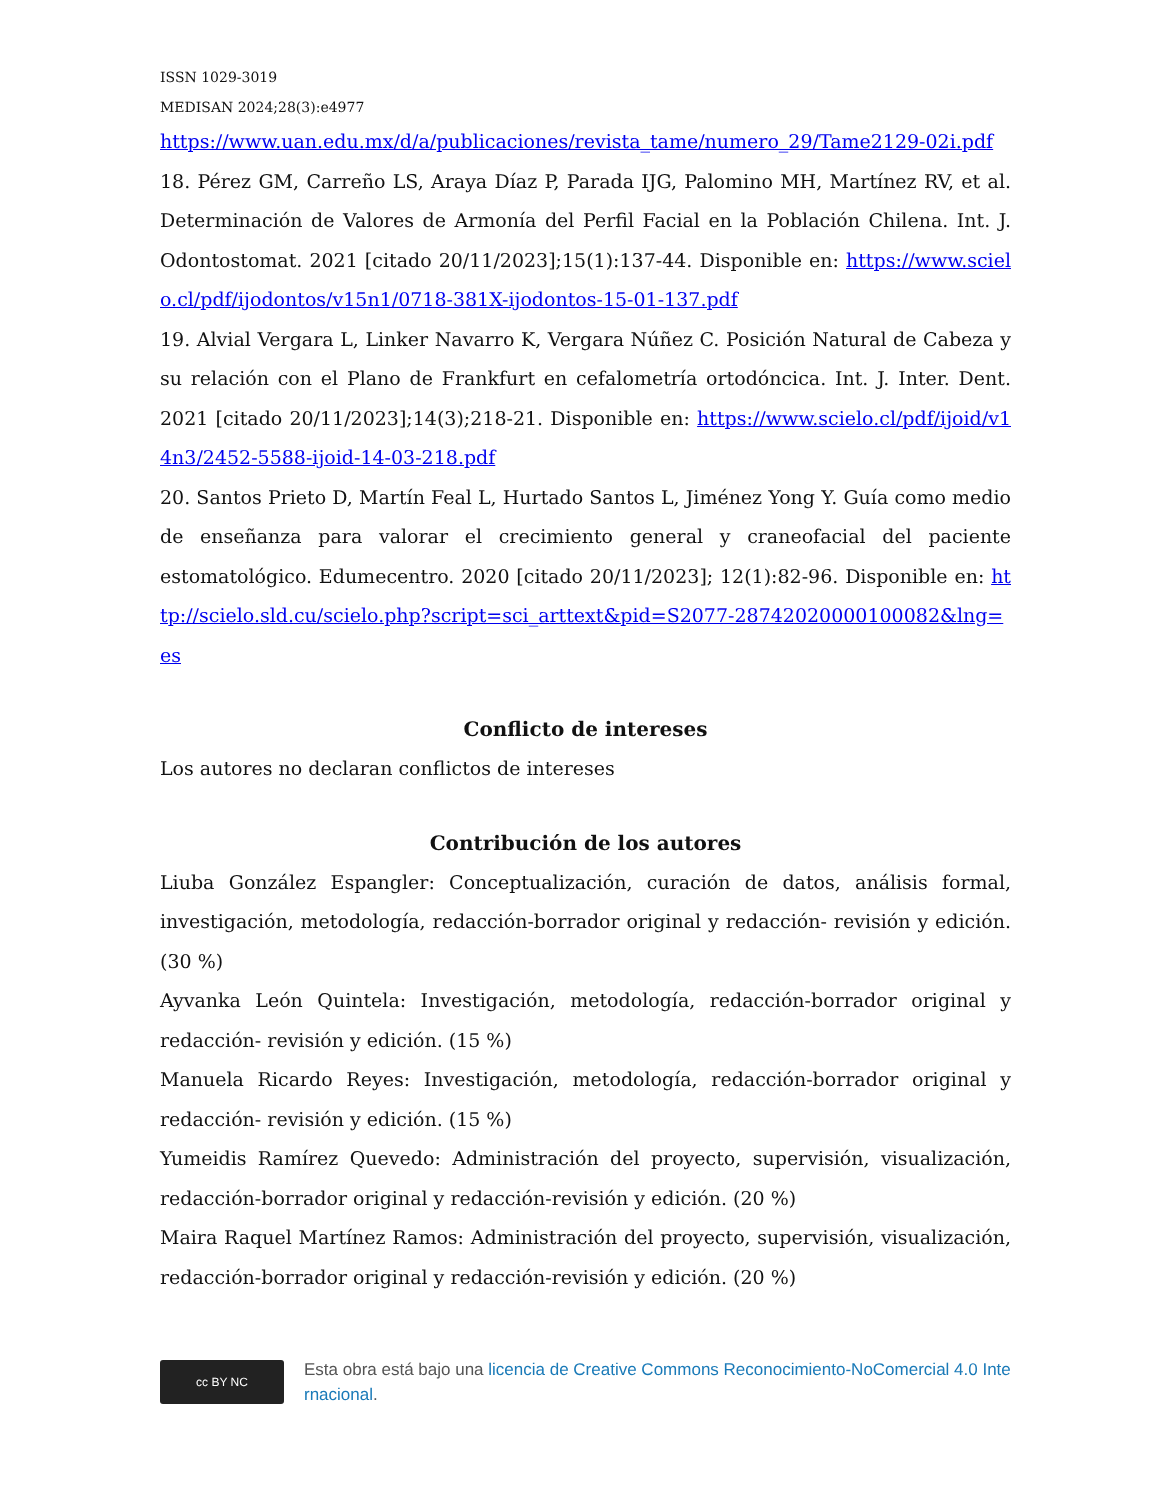ISSN 1029-3019
MEDISAN 2024;28(3):e4977
https://www.uan.edu.mx/d/a/publicaciones/revista_tame/numero_29/Tame2129-02i.pdf
18. Pérez GM, Carreño LS, Araya Díaz P, Parada IJG, Palomino MH, Martínez RV, et al. Determinación de Valores de Armonía del Perfil Facial en la Población Chilena. Int. J. Odontostomat. 2021 [citado 20/11/2023];15(1):137-44. Disponible en: https://www.scielo.cl/pdf/ijodontos/v15n1/0718-381X-ijodontos-15-01-137.pdf
19. Alvial Vergara L, Linker Navarro K, Vergara Núñez C. Posición Natural de Cabeza y su relación con el Plano de Frankfurt en cefalometría ortodóncica. Int. J. Inter. Dent. 2021 [citado 20/11/2023];14(3);218-21. Disponible en: https://www.scielo.cl/pdf/ijoid/v14n3/2452-5588-ijoid-14-03-218.pdf
20. Santos Prieto D, Martín Feal L, Hurtado Santos L, Jiménez Yong Y. Guía como medio de enseñanza para valorar el crecimiento general y craneofacial del paciente estomatológico. Edumecentro. 2020 [citado 20/11/2023]; 12(1):82-96. Disponible en: http://scielo.sld.cu/scielo.php?script=sci_arttext&pid=S2077-28742020000100082&lng=es
Conflicto de intereses
Los autores no declaran conflictos de intereses
Contribución de los autores
Liuba González Espangler: Conceptualización, curación de datos, análisis formal, investigación, metodología, redacción-borrador original y redacción- revisión y edición. (30 %)
Ayvanka León Quintela: Investigación, metodología, redacción-borrador original y redacción- revisión y edición. (15 %)
Manuela Ricardo Reyes: Investigación, metodología, redacción-borrador original y redacción- revisión y edición. (15 %)
Yumeidis Ramírez Quevedo: Administración del proyecto, supervisión, visualización, redacción-borrador original y redacción-revisión y edición. (20 %)
Maira Raquel Martínez Ramos: Administración del proyecto, supervisión, visualización, redacción-borrador original y redacción-revisión y edición. (20 %)
cc BY NC
Esta obra está bajo una licencia de Creative Commons Reconocimiento-NoComercial 4.0 Internacional.